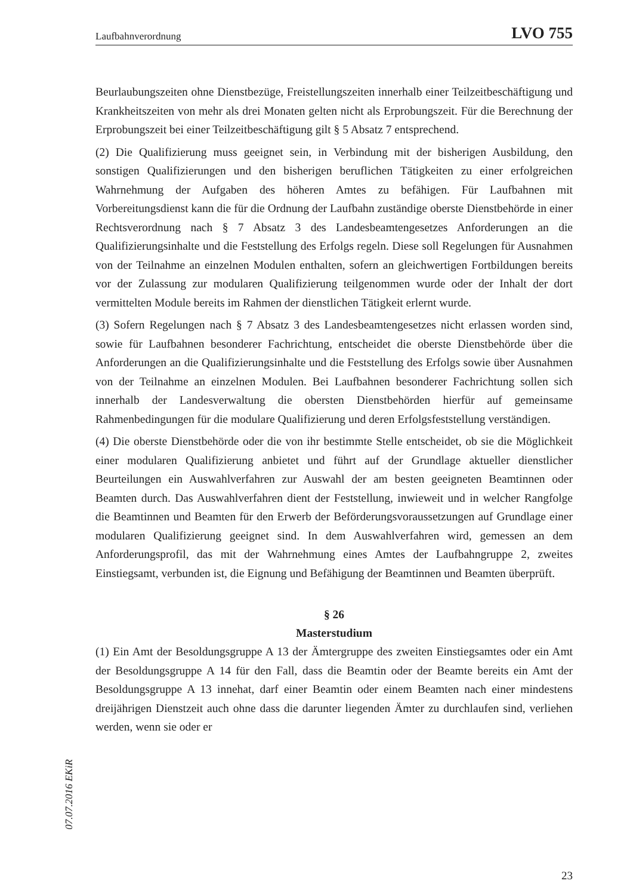Laufbahnverordnung LVO 755
Beurlaubungszeiten ohne Dienstbezüge, Freistellungszeiten innerhalb einer Teilzeitbeschäftigung und Krankheitszeiten von mehr als drei Monaten gelten nicht als Erprobungszeit. Für die Berechnung der Erprobungszeit bei einer Teilzeitbeschäftigung gilt § 5 Absatz 7 entsprechend.
(2) Die Qualifizierung muss geeignet sein, in Verbindung mit der bisherigen Ausbildung, den sonstigen Qualifizierungen und den bisherigen beruflichen Tätigkeiten zu einer erfolgreichen Wahrnehmung der Aufgaben des höheren Amtes zu befähigen. Für Laufbahnen mit Vorbereitungsdienst kann die für die Ordnung der Laufbahn zuständige oberste Dienstbehörde in einer Rechtsverordnung nach § 7 Absatz 3 des Landesbeamtengesetzes Anforderungen an die Qualifizierungsinhalte und die Feststellung des Erfolgs regeln. Diese soll Regelungen für Ausnahmen von der Teilnahme an einzelnen Modulen enthalten, sofern an gleichwertigen Fortbildungen bereits vor der Zulassung zur modularen Qualifizierung teilgenommen wurde oder der Inhalt der dort vermittelten Module bereits im Rahmen der dienstlichen Tätigkeit erlernt wurde.
(3) Sofern Regelungen nach § 7 Absatz 3 des Landesbeamtengesetzes nicht erlassen worden sind, sowie für Laufbahnen besonderer Fachrichtung, entscheidet die oberste Dienstbehörde über die Anforderungen an die Qualifizierungsinhalte und die Feststellung des Erfolgs sowie über Ausnahmen von der Teilnahme an einzelnen Modulen. Bei Laufbahnen besonderer Fachrichtung sollen sich innerhalb der Landesverwaltung die obersten Dienstbehörden hierfür auf gemeinsame Rahmenbedingungen für die modulare Qualifizierung und deren Erfolgsfeststellung verständigen.
(4) Die oberste Dienstbehörde oder die von ihr bestimmte Stelle entscheidet, ob sie die Möglichkeit einer modularen Qualifizierung anbietet und führt auf der Grundlage aktueller dienstlicher Beurteilungen ein Auswahlverfahren zur Auswahl der am besten geeigneten Beamtinnen oder Beamten durch. Das Auswahlverfahren dient der Feststellung, inwieweit und in welcher Rangfolge die Beamtinnen und Beamten für den Erwerb der Beförderungsvoraussetzungen auf Grundlage einer modularen Qualifizierung geeignet sind. In dem Auswahlverfahren wird, gemessen an dem Anforderungsprofil, das mit der Wahrnehmung eines Amtes der Laufbahngruppe 2, zweites Einstiegsamt, verbunden ist, die Eignung und Befähigung der Beamtinnen und Beamten überprüft.
§ 26
Masterstudium
(1) Ein Amt der Besoldungsgruppe A 13 der Ämtergruppe des zweiten Einstiegsamtes oder ein Amt der Besoldungsgruppe A 14 für den Fall, dass die Beamtin oder der Beamte bereits ein Amt der Besoldungsgruppe A 13 innehat, darf einer Beamtin oder einem Beamten nach einer mindestens dreijährigen Dienstzeit auch ohne dass die darunter liegenden Ämter zu durchlaufen sind, verliehen werden, wenn sie oder er
07.07.2016 EKiR
23